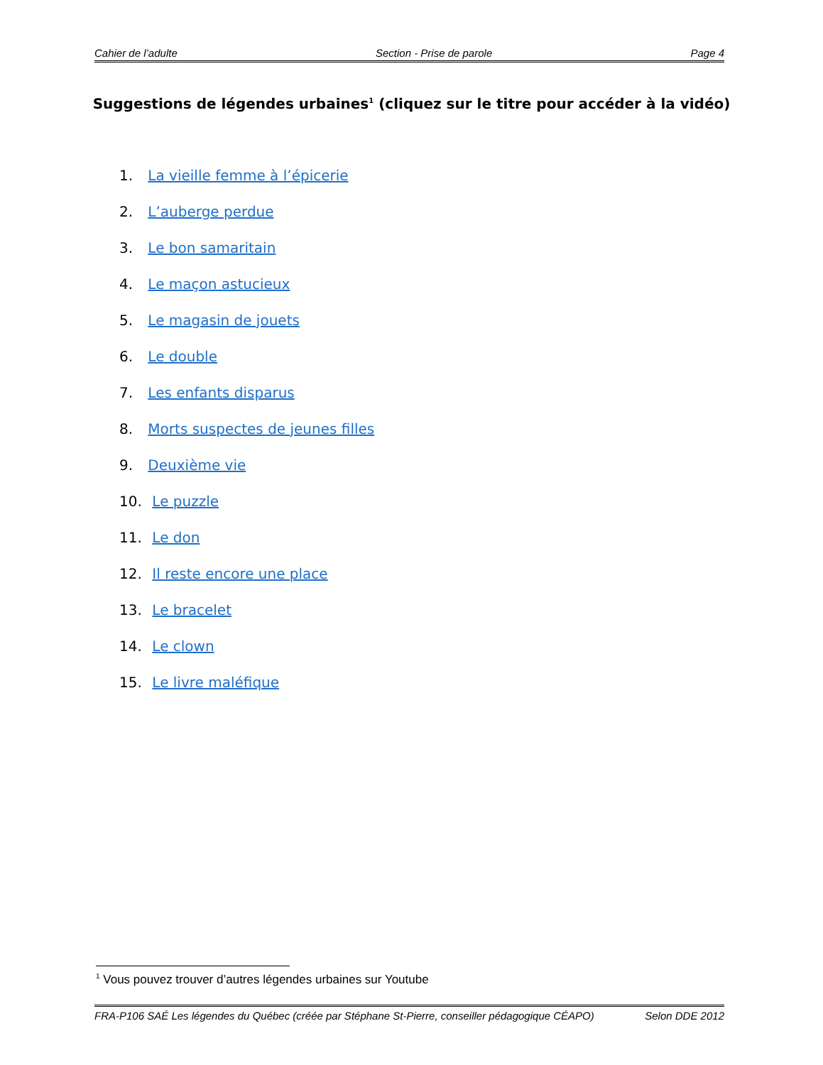Cahier de l’adulte Section - Prise de parole Page 4
Suggestions de légendes urbaines<sup>1</sup> (cliquez sur le titre pour accéder à la vidéo)
1. La vieille femme à l’épicerie
2. L’auberge perdue
3. Le bon samaritain
4. Le maçon astucieux
5. Le magasin de jouets
6. Le double
7. Les enfants disparus
8. Morts suspectes de jeunes filles
9. Deuxième vie
10. Le puzzle
11. Le don
12. Il reste encore une place
13. Le bracelet
14. Le clown
15. Le livre maléfique
<sup>1</sup> Vous pouvez trouver d’autres légendes urbaines sur Youtube
FRA-P106 SAÉ Les légendes du Québec (créée par Stéphane St-Pierre, conseiller pédagogique CÉAPO) Selon DDE 2012